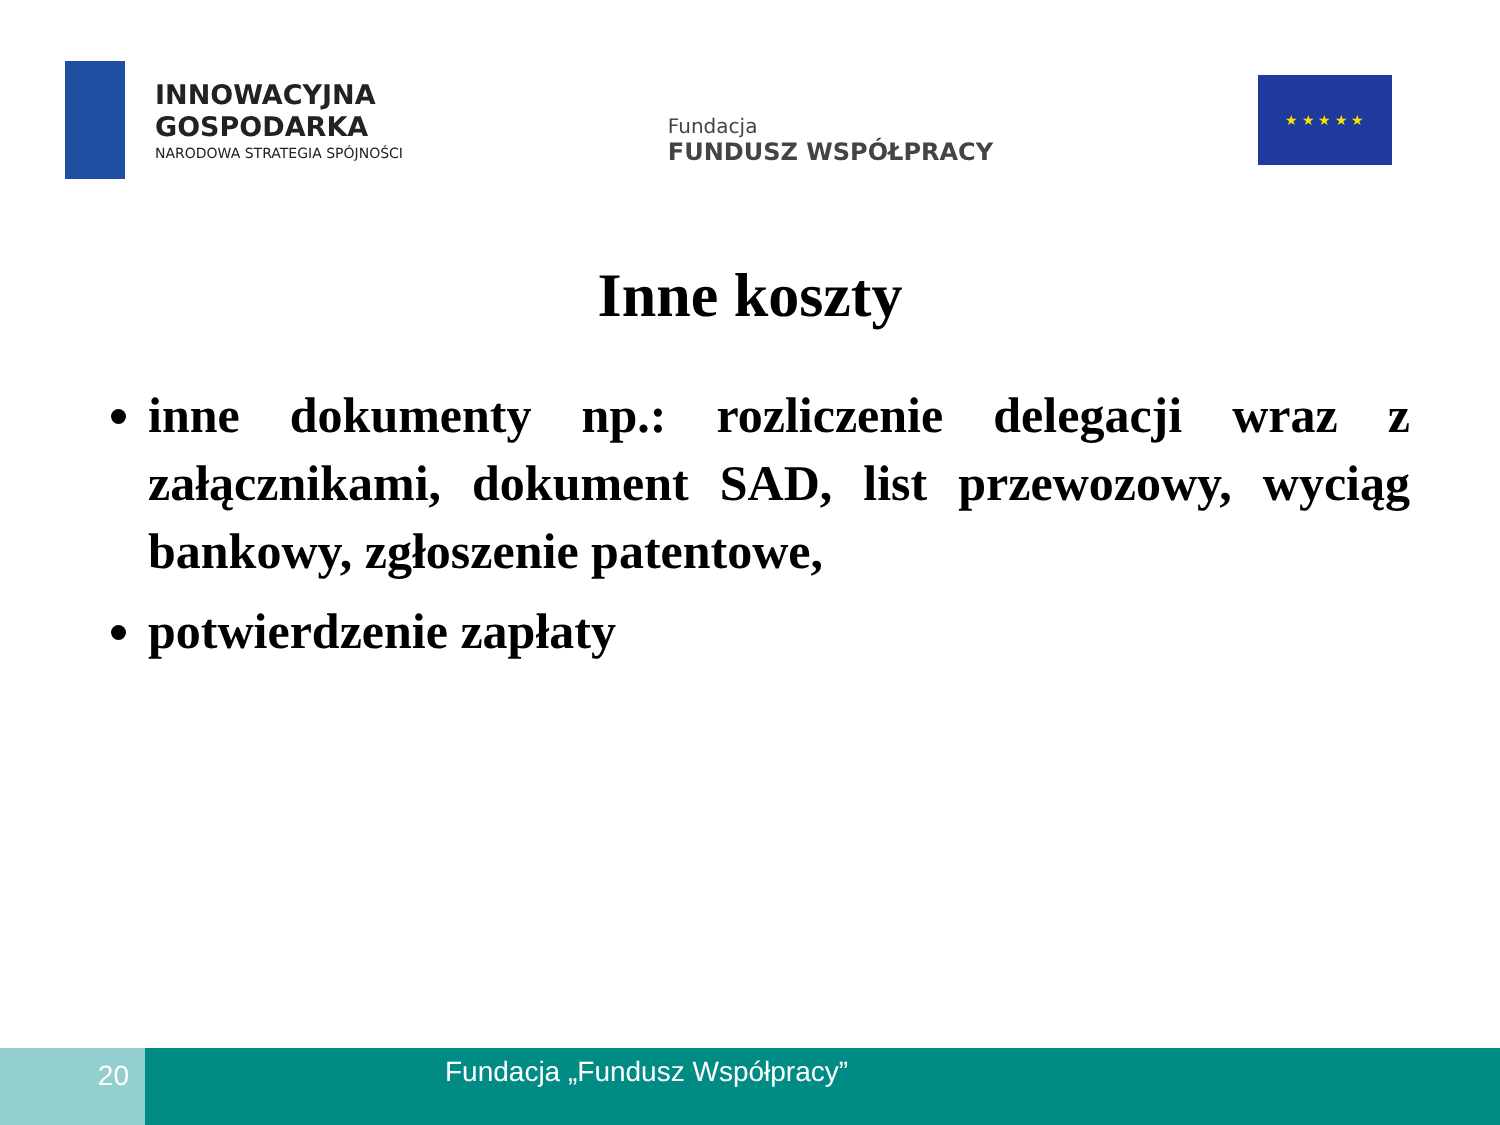INNOWACYJNA
GOSPODARKA
NARODOWA STRATEGIA SPÓJNOŚCI
Fundacja
FUNDUSZ WSPÓŁPRACY
★ ★ ★ ★ ★
Inne koszty
inne dokumenty np.: rozliczenie delegacji wraz z załącznikami, dokument SAD, list przewozowy, wyciąg bankowy, zgłoszenie patentowe,
potwierdzenie zapłaty
20
Fundacja „Fundusz Współpracy”